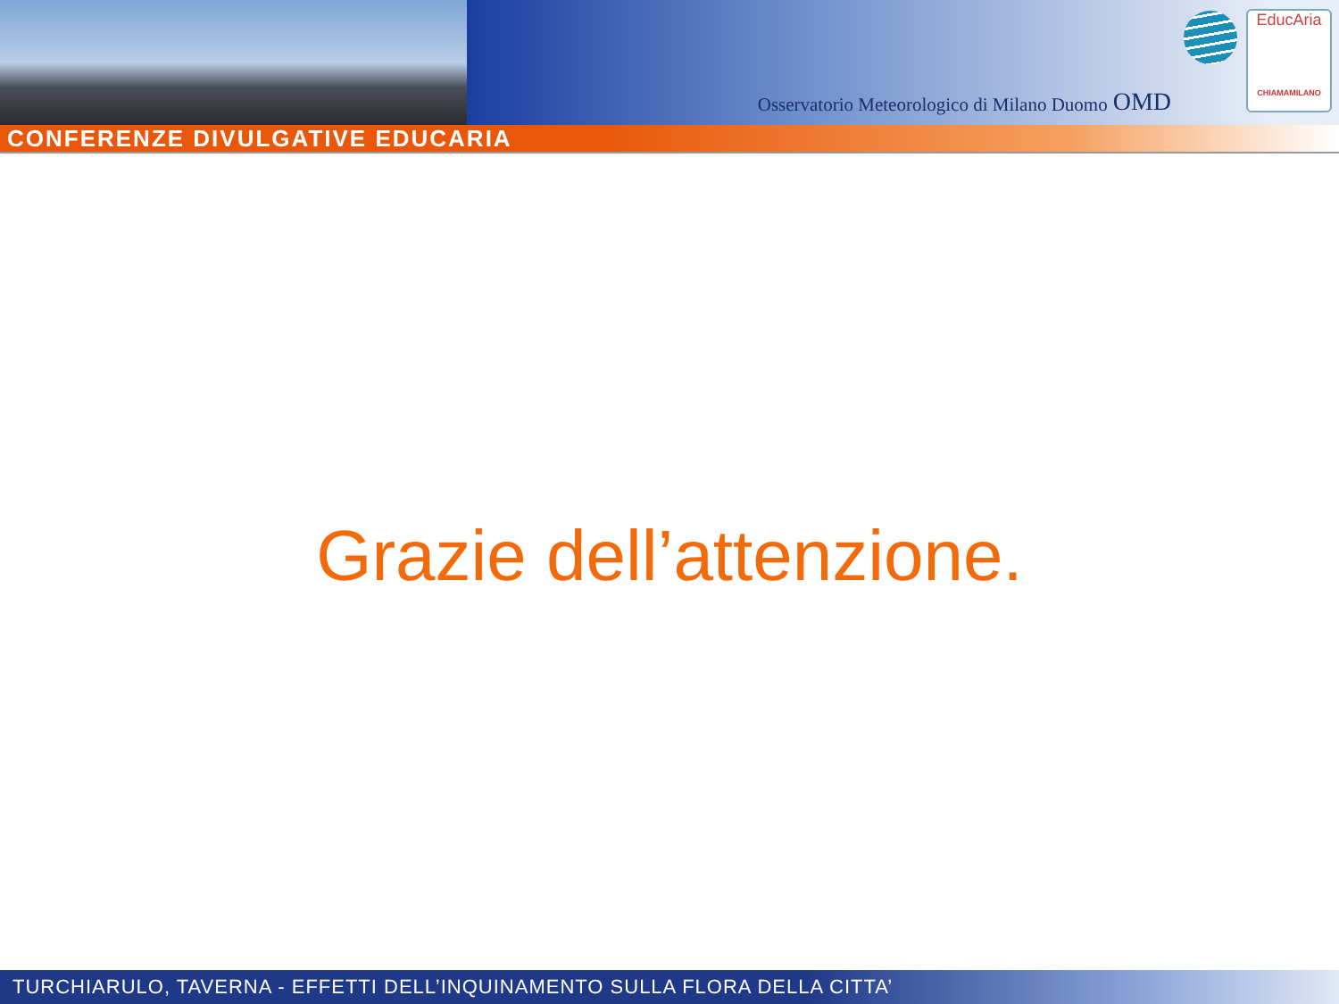Osservatorio Meteorologico di Milano Duomo OMD
EducAria
CHIAMAMILANO
CONFERENZE DIVULGATIVE EDUCARIA
Grazie dell’attenzione.
TURCHIARULO, TAVERNA - EFFETTI DELL’INQUINAMENTO SULLA FLORA DELLA CITTA’